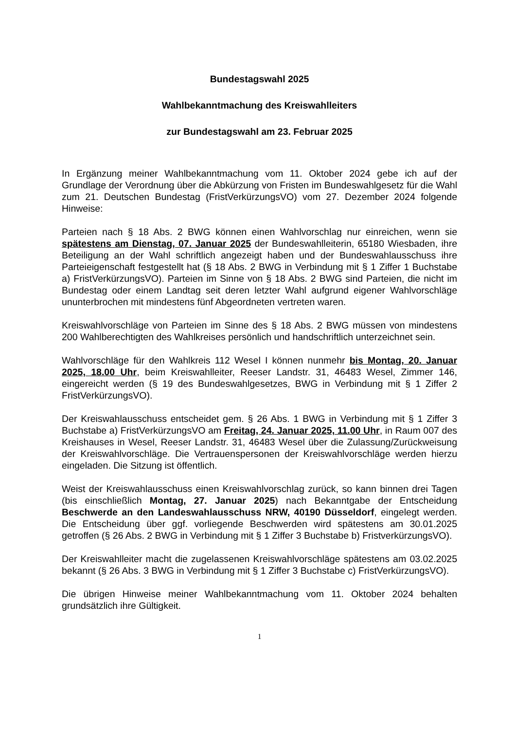Bundestagswahl 2025
Wahlbekanntmachung des Kreiswahlleiters
zur Bundestagswahl am 23. Februar 2025
In Ergänzung meiner Wahlbekanntmachung vom 11. Oktober 2024 gebe ich auf der Grundlage der Verordnung über die Abkürzung von Fristen im Bundeswahlgesetz für die Wahl zum 21. Deutschen Bundestag (FristVerkürzungsVO) vom 27. Dezember 2024 folgende Hinweise:
Parteien nach § 18 Abs. 2 BWG können einen Wahlvorschlag nur einreichen, wenn sie spätestens am Dienstag, 07. Januar 2025 der Bundeswahlleiterin, 65180 Wiesbaden, ihre Beteiligung an der Wahl schriftlich angezeigt haben und der Bundeswahlausschuss ihre Parteieigenschaft festgestellt hat (§ 18 Abs. 2 BWG in Verbindung mit § 1 Ziffer 1 Buchstabe a) FristVerkürzungsVO). Parteien im Sinne von § 18 Abs. 2 BWG sind Parteien, die nicht im Bundestag oder einem Landtag seit deren letzter Wahl aufgrund eigener Wahlvorschläge ununterbrochen mit mindestens fünf Abgeordneten vertreten waren.
Kreiswahlvorschläge von Parteien im Sinne des § 18 Abs. 2 BWG müssen von mindestens 200 Wahlberechtigten des Wahlkreises persönlich und handschriftlich unterzeichnet sein.
Wahlvorschläge für den Wahlkreis 112 Wesel I können nunmehr bis Montag, 20. Januar 2025, 18.00 Uhr, beim Kreiswahlleiter, Reeser Landstr. 31, 46483 Wesel, Zimmer 146, eingereicht werden (§ 19 des Bundeswahlgesetzes, BWG in Verbindung mit § 1 Ziffer 2 FristVerkürzungsVO).
Der Kreiswahlausschuss entscheidet gem. § 26 Abs. 1 BWG in Verbindung mit § 1 Ziffer 3 Buchstabe a) FristVerkürzungsVO am Freitag, 24. Januar 2025, 11.00 Uhr, in Raum 007 des Kreishauses in Wesel, Reeser Landstr. 31, 46483 Wesel über die Zulassung/Zurückweisung der Kreiswahlvorschläge. Die Vertrauenspersonen der Kreiswahlvorschläge werden hierzu eingeladen. Die Sitzung ist öffentlich.
Weist der Kreiswahlausschuss einen Kreiswahlvorschlag zurück, so kann binnen drei Tagen (bis einschließlich Montag, 27. Januar 2025) nach Bekanntgabe der Entscheidung Beschwerde an den Landeswahlausschuss NRW, 40190 Düsseldorf, eingelegt werden. Die Entscheidung über ggf. vorliegende Beschwerden wird spätestens am 30.01.2025 getroffen (§ 26 Abs. 2 BWG in Verbindung mit § 1 Ziffer 3 Buchstabe b) FristverkürzungsVO).
Der Kreiswahlleiter macht die zugelassenen Kreiswahlvorschläge spätestens am 03.02.2025 bekannt (§ 26 Abs. 3 BWG in Verbindung mit § 1 Ziffer 3 Buchstabe c) FristVerkürzungsVO).
Die übrigen Hinweise meiner Wahlbekanntmachung vom 11. Oktober 2024 behalten grundsätzlich ihre Gültigkeit.
1